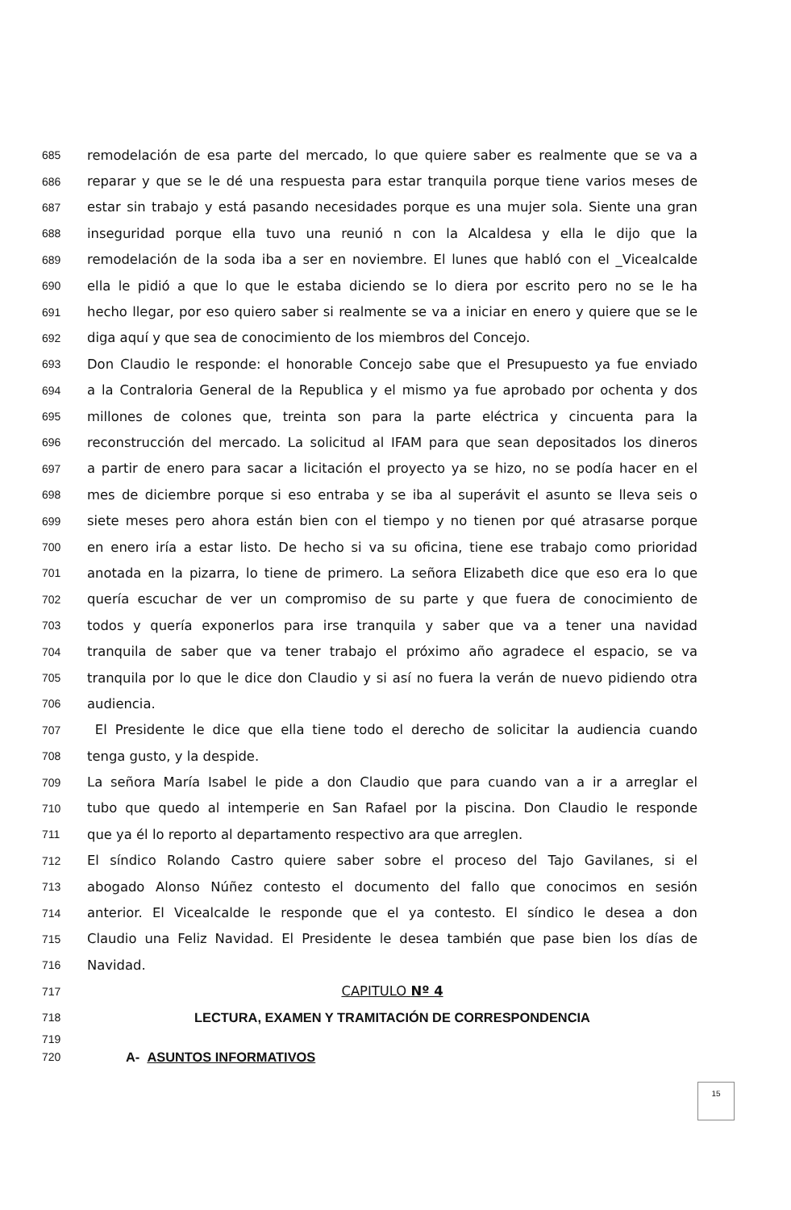685 remodelación de esa parte del mercado, lo que quiere saber es realmente que se va a
686 reparar y que se le dé una respuesta para estar tranquila porque tiene varios meses de
687 estar sin trabajo y está pasando necesidades porque es una mujer sola. Siente una gran
688 inseguridad porque ella tuvo una reunió n con la Alcaldesa y ella le dijo que la
689 remodelación de la soda iba a ser en noviembre. El lunes que habló con el _Vicealcalde
690 ella le pidió a que lo que le estaba diciendo se lo diera por escrito pero no se le ha
691 hecho llegar, por eso quiero saber si realmente se va a iniciar en enero y quiere que se le
692 diga aquí y que sea de conocimiento de los miembros del Concejo.
693 Don Claudio le responde: el honorable Concejo sabe que el Presupuesto ya fue enviado
694 a la Contraloria General de la Republica y el mismo ya fue aprobado por ochenta y dos
695 millones de colones que, treinta son para la parte eléctrica y cincuenta para la
696 reconstrucción del mercado. La solicitud al IFAM para que sean depositados los dineros
697 a partir de enero para sacar a licitación el proyecto ya se hizo, no se podía hacer en el
698 mes de diciembre porque si eso entraba y se iba al superávit el asunto se lleva seis o
699 siete meses pero ahora están bien con el tiempo y no tienen por qué atrasarse porque
700 en enero iría a estar listo. De hecho si va su oficina, tiene ese trabajo como prioridad
701 anotada en la pizarra, lo tiene de primero. La señora Elizabeth dice que eso era lo que
702 quería escuchar de ver un compromiso de su parte y que fuera de conocimiento de
703 todos y quería exponerlos para irse tranquila y saber que va a tener una navidad
704 tranquila de saber que va tener trabajo el próximo año agradece el espacio, se va
705 tranquila por lo que le dice don Claudio y si así no fuera la verán de nuevo pidiendo otra
706 audiencia.
707 El Presidente le dice que ella tiene todo el derecho de solicitar la audiencia cuando
708 tenga gusto, y la despide.
709 La señora María Isabel le pide a don Claudio que para cuando van a ir a arreglar el
710 tubo que quedo al intemperie en San Rafael por la piscina. Don Claudio le responde
711 que ya él lo reporto al departamento respectivo ara que arreglen.
712 El síndico Rolando Castro quiere saber sobre el proceso del Tajo Gavilanes, si el
713 abogado Alonso Núñez contesto el documento del fallo que conocimos en sesión
714 anterior. El Vicealcalde le responde que el ya contesto. El síndico le desea a don
715 Claudio una Feliz Navidad. El Presidente le desea también que pase bien los días de
716 Navidad.
717 CAPITULO Nº 4
718 LECTURA, EXAMEN Y TRAMITACIÓN DE CORRESPONDENCIA
719
720 A- ASUNTOS INFORMATIVOS
15